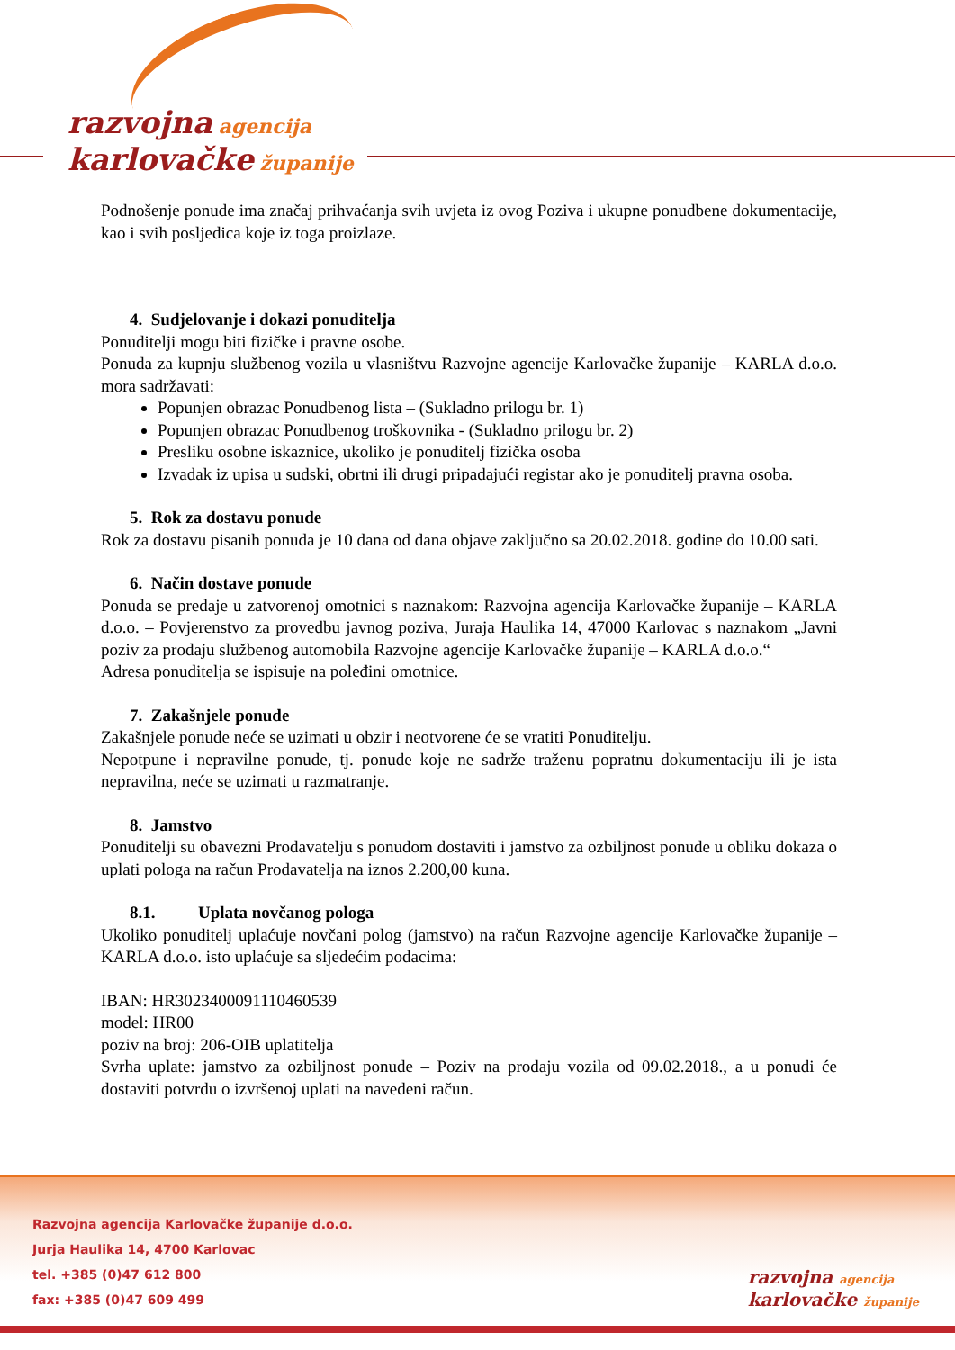razvojna agencija
karlovačke županije
Podnošenje ponude ima značaj prihvaćanja svih uvjeta iz ovog Poziva i ukupne ponudbene dokumentacije, kao i svih posljedica koje iz toga proizlaze.
4. Sudjelovanje i dokazi ponuditelja
Ponuditelji mogu biti fizičke i pravne osobe.
Ponuda za kupnju službenog vozila u vlasništvu Razvojne agencije Karlovačke županije – KARLA d.o.o. mora sadržavati:
Popunjen obrazac Ponudbenog lista – (Sukladno prilogu br. 1)
Popunjen obrazac Ponudbenog troškovnika - (Sukladno prilogu br. 2)
Presliku osobne iskaznice, ukoliko je ponuditelj fizička osoba
Izvadak iz upisa u sudski, obrtni ili drugi pripadajući registar ako je ponuditelj pravna osoba.
5. Rok za dostavu ponude
Rok za dostavu pisanih ponuda je 10 dana od dana objave zaključno sa 20.02.2018. godine do 10.00 sati.
6. Način dostave ponude
Ponuda se predaje u zatvorenoj omotnici s naznakom: Razvojna agencija Karlovačke županije – KARLA d.o.o. – Povjerenstvo za provedbu javnog poziva, Juraja Haulika 14, 47000 Karlovac s naznakom „Javni poziv za prodaju službenog automobila Razvojne agencije Karlovačke županije – KARLA d.o.o.“
Adresa ponuditelja se ispisuje na poleđini omotnice.
7. Zakašnjele ponude
Zakašnjele ponude neće se uzimati u obzir i neotvorene će se vratiti Ponuditelju.
Nepotpune i nepravilne ponude, tj. ponude koje ne sadrže traženu popratnu dokumentaciju ili je ista nepravilna, neće se uzimati u razmatranje.
8. Jamstvo
Ponuditelji su obavezni Prodavatelju s ponudom dostaviti i jamstvo za ozbiljnost ponude u obliku dokaza o uplati pologa na račun Prodavatelja na iznos 2.200,00 kuna.
8.1. Uplata novčanog pologa
Ukoliko ponuditelj uplaćuje novčani polog (jamstvo) na račun Razvojne agencije Karlovačke županije – KARLA d.o.o. isto uplaćuje sa sljedećim podacima:
IBAN: HR3023400091110460539
model: HR00
poziv na broj: 206-OIB uplatitelja
Svrha uplate: jamstvo za ozbiljnost ponude – Poziv na prodaju vozila od 09.02.2018., a u ponudi će dostaviti potvrdu o izvršenoj uplati na navedeni račun.
Razvojna agencija Karlovačke županije d.o.o.
Jurja Haulika 14, 4700 Karlovac
tel. +385 (0)47 612 800
fax: +385 (0)47 609 499
razvojna agencija
karlovačke županije